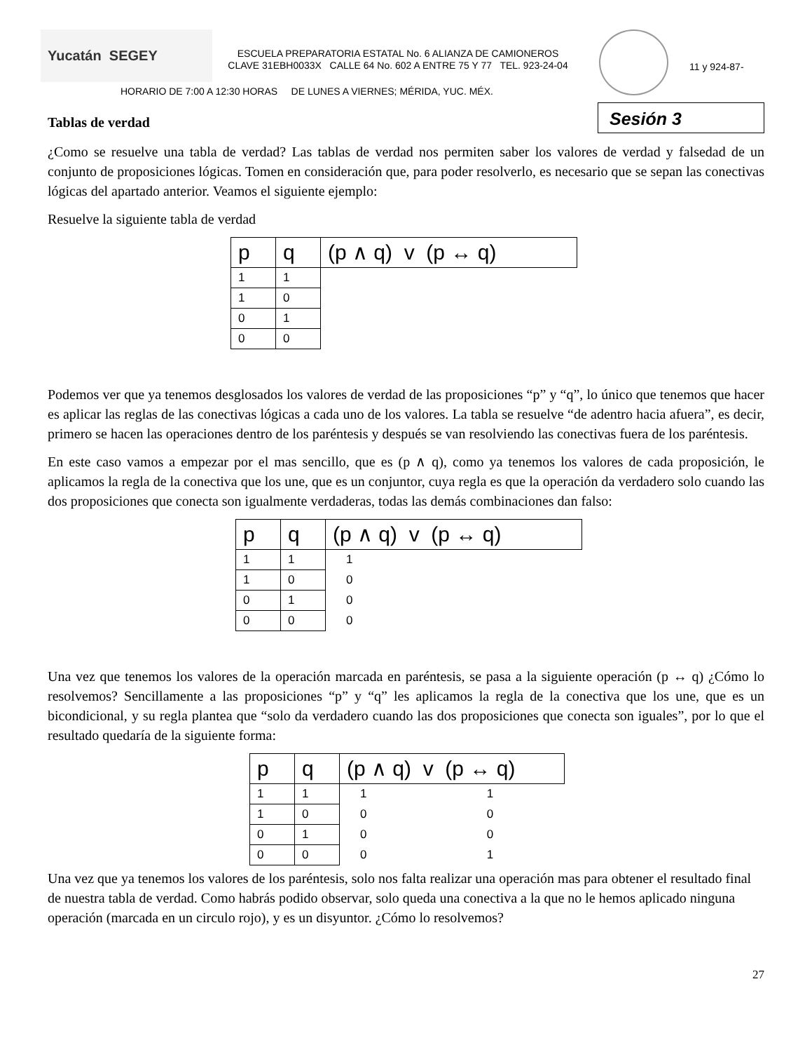Yucatán SEGEY
ESCUELA PREPARATORIA ESTATAL No. 6 ALIANZA DE CAMIONEROS
CLAVE 31EBH0033X CALLE 64 No. 602 A ENTRE 75 Y 77 TEL. 923-24-04
11 y 924-87-
HORARIO DE 7:00 A 12:30 HORAS DE LUNES A VIERNES; MÉRIDA, YUC. MÉX.
Tablas de verdad Sesión 3
¿Como se resuelve una tabla de verdad? Las tablas de verdad nos permiten saber los valores de verdad y falsedad de un conjunto de proposiciones lógicas. Tomen en consideración que, para poder resolverlo, es necesario que se sepan las conectivas lógicas del apartado anterior. Veamos el siguiente ejemplo:
Resuelve la siguiente tabla de verdad
| p | q | (p ∧ q) v (p ↔ q) |
| --- | --- | --- |
| 1 | 1 | |
| 1 | 0 | |
| 0 | 1 | |
| 0 | 0 | |
Podemos ver que ya tenemos desglosados los valores de verdad de las proposiciones “p” y “q”, lo único que tenemos que hacer es aplicar las reglas de las conectivas lógicas a cada uno de los valores. La tabla se resuelve “de adentro hacia afuera”, es decir, primero se hacen las operaciones dentro de los paréntesis y después se van resolviendo las conectivas fuera de los paréntesis.
En este caso vamos a empezar por el mas sencillo, que es (p ∧ q), como ya tenemos los valores de cada proposición, le aplicamos la regla de la conectiva que los une, que es un conjuntor, cuya regla es que la operación da verdadero solo cuando las dos proposiciones que conecta son igualmente verdaderas, todas las demás combinaciones dan falso:
| p | q | (p ∧ q) v (p ↔ q) |
| --- | --- | --- |
| 1 | 1 | 1 |
| 1 | 0 | 0 |
| 0 | 1 | 0 |
| 0 | 0 | 0 |
Una vez que tenemos los valores de la operación marcada en paréntesis, se pasa a la siguiente operación (p ↔ q) ¿Cómo lo resolvemos? Sencillamente a las proposiciones “p” y “q” les aplicamos la regla de la conectiva que los une, que es un bicondicional, y su regla plantea que “solo da verdadero cuando las dos proposiciones que conecta son iguales”, por lo que el resultado quedaría de la siguiente forma:
| p | q | (p ∧ q) v (p ↔ q) | |
| --- | --- | --- | --- |
| 1 | 1 | 1 | 1 |
| 1 | 0 | 0 | 0 |
| 0 | 1 | 0 | 0 |
| 0 | 0 | 0 | 1 |
Una vez que ya tenemos los valores de los paréntesis, solo nos falta realizar una operación mas para obtener el resultado final de nuestra tabla de verdad. Como habrás podido observar, solo queda una conectiva a la que no le hemos aplicado ninguna operación (marcada en un circulo rojo), y es un disyuntor. ¿Cómo lo resolvemos?
27